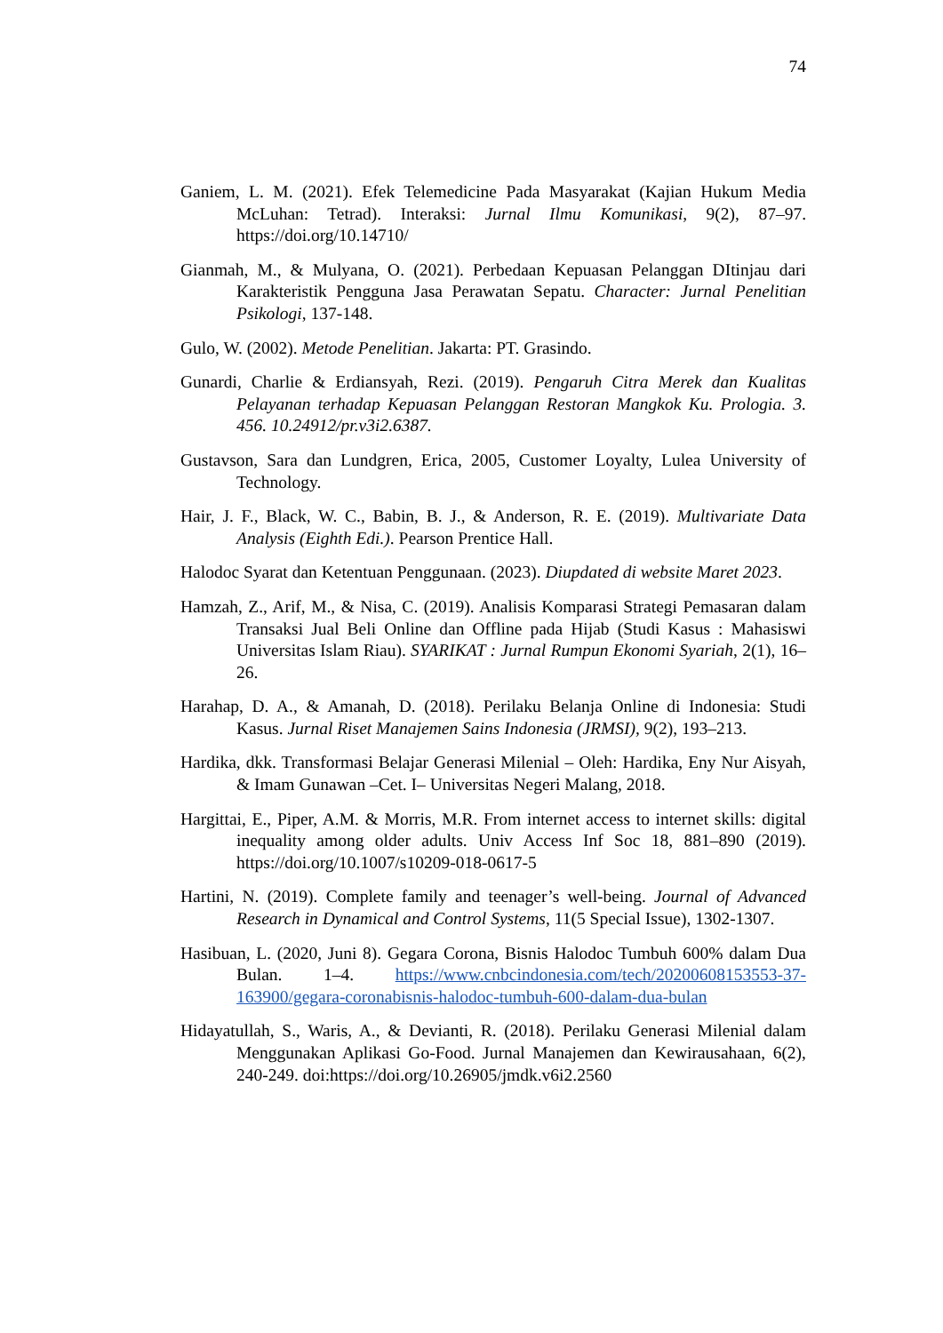74
Ganiem, L. M. (2021). Efek Telemedicine Pada Masyarakat (Kajian Hukum Media McLuhan: Tetrad). Interaksi: Jurnal Ilmu Komunikasi, 9(2), 87–97. https://doi.org/10.14710/
Gianmah, M., & Mulyana, O. (2021). Perbedaan Kepuasan Pelanggan DItinjau dari Karakteristik Pengguna Jasa Perawatan Sepatu. Character: Jurnal Penelitian Psikologi, 137-148.
Gulo, W. (2002). Metode Penelitian. Jakarta: PT. Grasindo.
Gunardi, Charlie & Erdiansyah, Rezi. (2019). Pengaruh Citra Merek dan Kualitas Pelayanan terhadap Kepuasan Pelanggan Restoran Mangkok Ku. Prologia. 3. 456. 10.24912/pr.v3i2.6387.
Gustavson, Sara dan Lundgren, Erica, 2005, Customer Loyalty, Lulea University of Technology.
Hair, J. F., Black, W. C., Babin, B. J., & Anderson, R. E. (2019). Multivariate Data Analysis (Eighth Edi.). Pearson Prentice Hall.
Halodoc Syarat dan Ketentuan Penggunaan. (2023). Diupdated di website Maret 2023.
Hamzah, Z., Arif, M., & Nisa, C. (2019). Analisis Komparasi Strategi Pemasaran dalam Transaksi Jual Beli Online dan Offline pada Hijab (Studi Kasus : Mahasiswi Universitas Islam Riau). SYARIKAT : Jurnal Rumpun Ekonomi Syariah, 2(1), 16–26.
Harahap, D. A., & Amanah, D. (2018). Perilaku Belanja Online di Indonesia: Studi Kasus. Jurnal Riset Manajemen Sains Indonesia (JRMSI), 9(2), 193–213.
Hardika, dkk. Transformasi Belajar Generasi Milenial – Oleh: Hardika, Eny Nur Aisyah, & Imam Gunawan –Cet. I– Universitas Negeri Malang, 2018.
Hargittai, E., Piper, A.M. & Morris, M.R. From internet access to internet skills: digital inequality among older adults. Univ Access Inf Soc 18, 881–890 (2019). https://doi.org/10.1007/s10209-018-0617-5
Hartini, N. (2019). Complete family and teenager’s well-being. Journal of Advanced Research in Dynamical and Control Systems, 11(5 Special Issue), 1302-1307.
Hasibuan, L. (2020, Juni 8). Gegara Corona, Bisnis Halodoc Tumbuh 600% dalam Dua Bulan. 1–4. https://www.cnbcindonesia.com/tech/20200608153553-37-163900/gegara-coronabisnis-halodoc-tumbuh-600-dalam-dua-bulan
Hidayatullah, S., Waris, A., & Devianti, R. (2018). Perilaku Generasi Milenial dalam Menggunakan Aplikasi Go-Food. Jurnal Manajemen dan Kewirausahaan, 6(2), 240-249. doi:https://doi.org/10.26905/jmdk.v6i2.2560